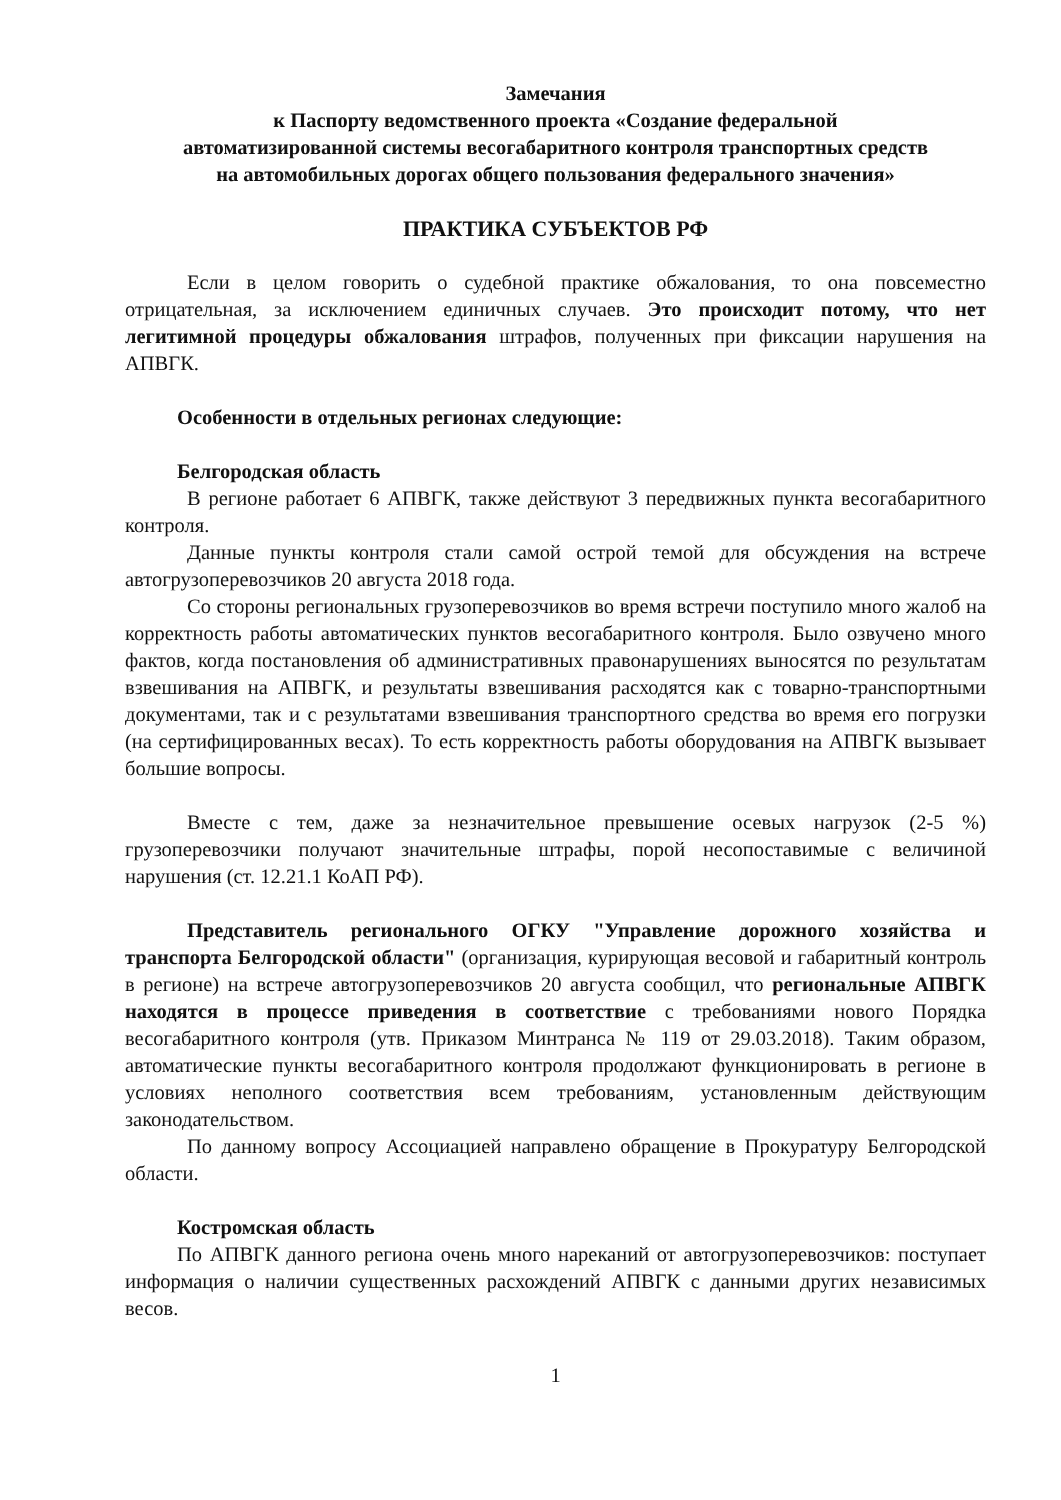Замечания
к Паспорту ведомственного проекта «Создание федеральной
автоматизированной системы весогабаритного контроля транспортных средств
на автомобильных дорогах общего пользования федерального значения»
ПРАКТИКА СУБЪЕКТОВ РФ
Если в целом говорить о судебной практике обжалования, то она повсеместно отрицательная, за исключением единичных случаев. Это происходит потому, что нет легитимной процедуры обжалования штрафов, полученных при фиксации нарушения на АПВГК.
Особенности в отдельных регионах следующие:
Белгородская область
В регионе работает 6 АПВГК, также действуют 3 передвижных пункта весогабаритного контроля.
Данные пункты контроля стали самой острой темой для обсуждения на встрече автогрузоперевозчиков 20 августа 2018 года.
Со стороны региональных грузоперевозчиков во время встречи поступило много жалоб на корректность работы автоматических пунктов весогабаритного контроля. Было озвучено много фактов, когда постановления об административных правонарушениях выносятся по результатам взвешивания на АПВГК, и результаты взвешивания расходятся как с товарно-транспортными документами, так и с результатами взвешивания транспортного средства во время его погрузки (на сертифицированных весах). То есть корректность работы оборудования на АПВГК вызывает большие вопросы.
Вместе с тем, даже за незначительное превышение осевых нагрузок (2-5 %) грузоперевозчики получают значительные штрафы, порой несопоставимые с величиной нарушения (ст. 12.21.1 КоАП РФ).
Представитель регионального ОГКУ "Управление дорожного хозяйства и транспорта Белгородской области" (организация, курирующая весовой и габаритный контроль в регионе) на встрече автогрузоперевозчиков 20 августа сообщил, что региональные АПВГК находятся в процессе приведения в соответствие с требованиями нового Порядка весогабаритного контроля (утв. Приказом Минтранса № 119 от 29.03.2018). Таким образом, автоматические пункты весогабаритного контроля продолжают функционировать в регионе в условиях неполного соответствия всем требованиям, установленным действующим законодательством.
По данному вопросу Ассоциацией направлено обращение в Прокуратуру Белгородской области.
Костромская область
По АПВГК данного региона очень много нареканий от автогрузоперевозчиков: поступает информация о наличии существенных расхождений АПВГК с данными других независимых весов.
1